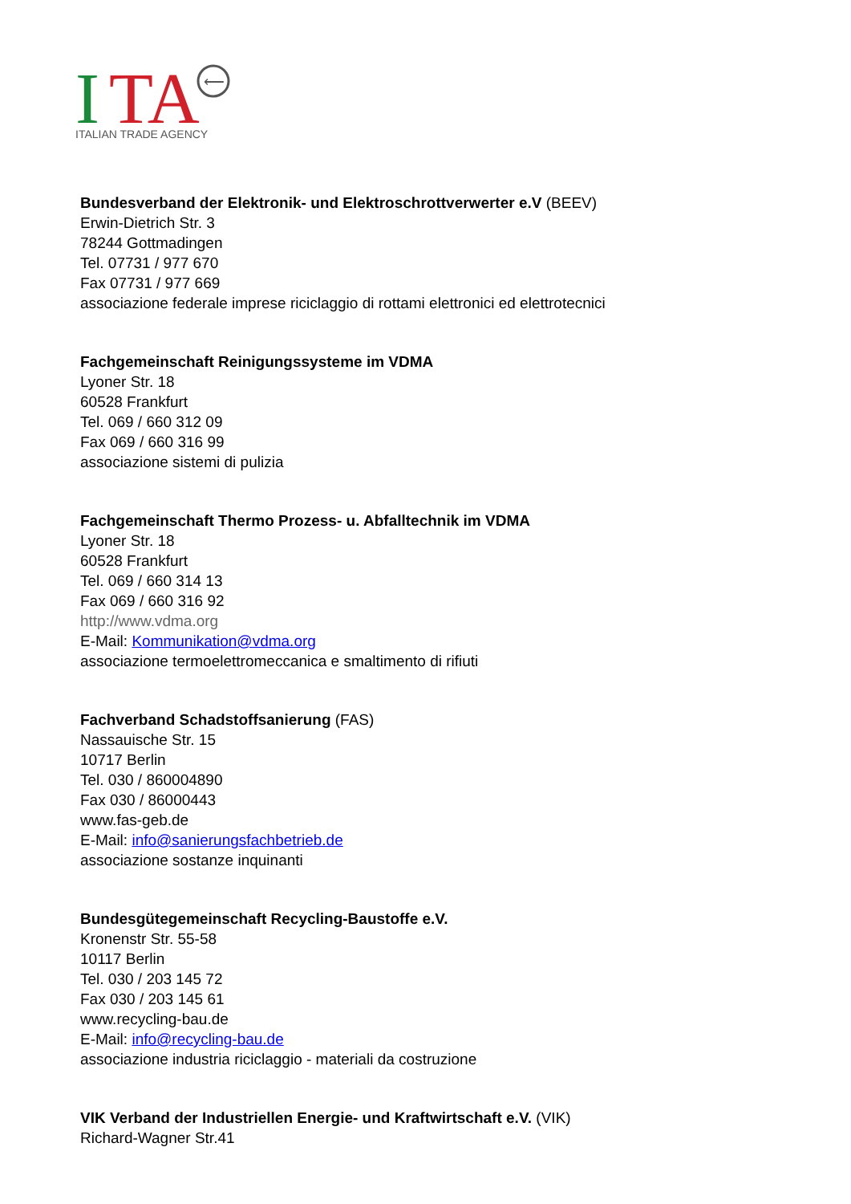I
TA
⟵
ITALIAN TRADE AGENCY
Bundesverband der Elektronik- und Elektroschrottverwerter e.V (BEEV)
Erwin-Dietrich Str. 3
78244 Gottmadingen
Tel. 07731 / 977 670
Fax 07731 / 977 669
associazione federale imprese riciclaggio di rottami elettronici ed elettrotecnici
Fachgemeinschaft Reinigungssysteme im VDMA
Lyoner Str. 18
60528 Frankfurt
Tel. 069 / 660 312 09
Fax 069 / 660 316 99
associazione sistemi di pulizia
Fachgemeinschaft Thermo Prozess- u. Abfalltechnik im VDMA
Lyoner Str. 18
60528 Frankfurt
Tel. 069 / 660 314 13
Fax 069 / 660 316 92
http://www.vdma.org
E-Mail: Kommunikation@vdma.org
associazione termoelettromeccanica e smaltimento di rifiuti
Fachverband Schadstoffsanierung (FAS)
Nassauische Str. 15
10717 Berlin
Tel. 030 / 860004890
Fax 030 / 86000443
www.fas-geb.de
E-Mail: info@sanierungsfachbetrieb.de
associazione sostanze inquinanti
Bundesgütegemeinschaft Recycling-Baustoffe e.V.
Kronenstr Str. 55-58
10117 Berlin
Tel. 030 / 203 145 72
Fax 030 / 203 145 61
www.recycling-bau.de
E-Mail: info@recycling-bau.de
associazione industria riciclaggio - materiali da costruzione
VIK Verband der Industriellen Energie- und Kraftwirtschaft e.V. (VIK)
Richard-Wagner Str.41